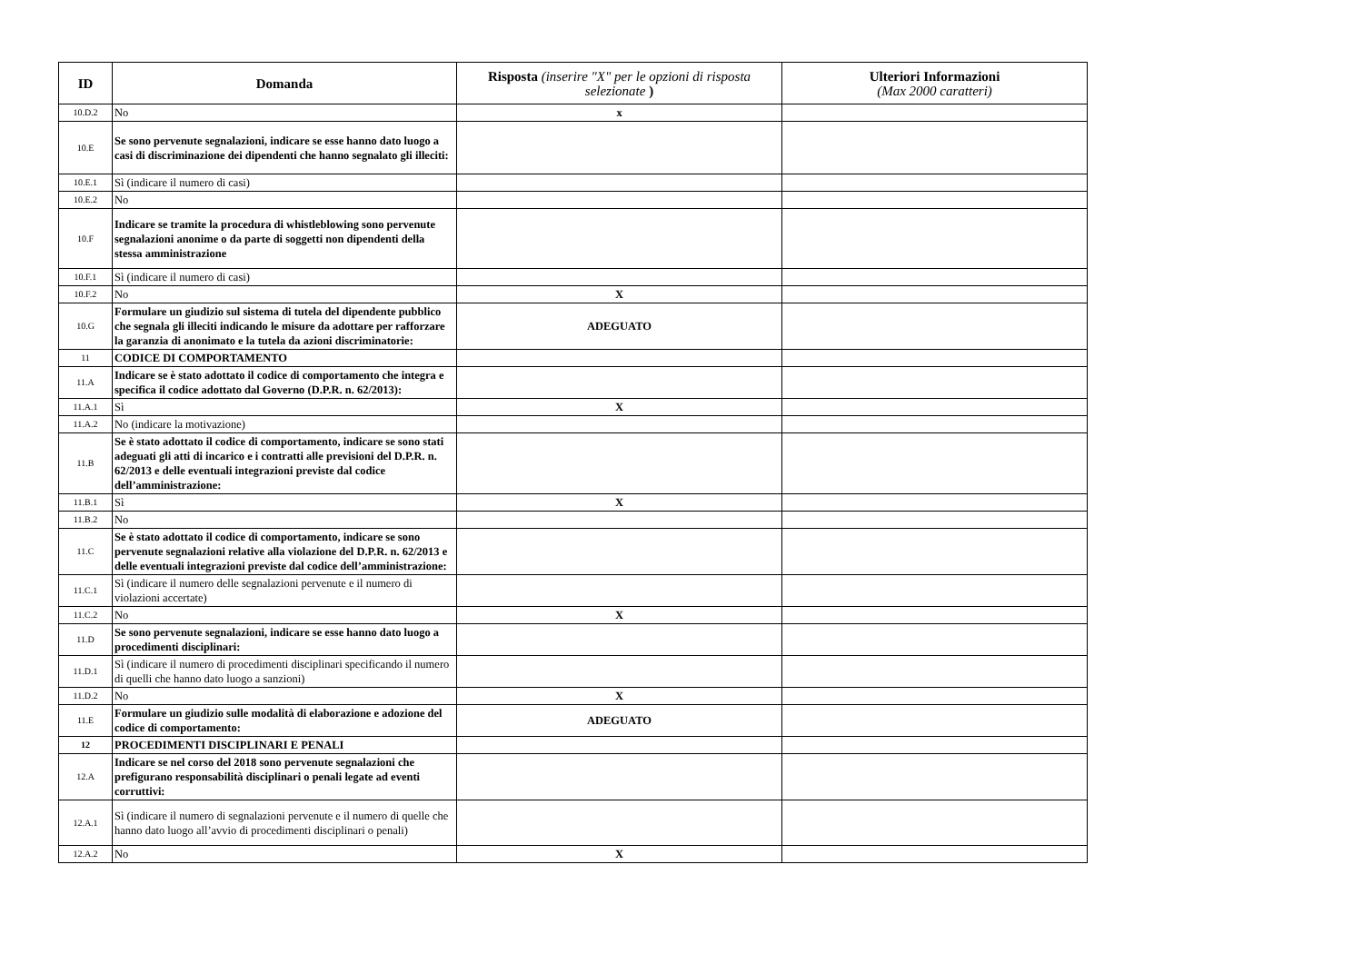| ID | Domanda | Risposta (inserire "X" per le opzioni di risposta selezionate ) | Ulteriori Informazioni (Max 2000 caratteri) |
| --- | --- | --- | --- |
| 10.D.2 | No | x | |
| 10.E | Se sono pervenute segnalazioni, indicare se esse hanno dato luogo a casi di discriminazione dei dipendenti che hanno segnalato gli illeciti: | | |
| 10.E.1 | Sì (indicare il numero di casi) | | |
| 10.E.2 | No | | |
| 10.F | Indicare se tramite la procedura di whistleblowing sono pervenute segnalazioni anonime o da parte di soggetti non dipendenti della stessa amministrazione | | |
| 10.F.1 | Sì (indicare il numero di casi) | | |
| 10.F.2 | No | X | |
| 10.G | Formulare un giudizio sul sistema di tutela del dipendente pubblico che segnala gli illeciti indicando le misure da adottare per rafforzare la garanzia di anonimato e la tutela da azioni discriminatorie: | ADEGUATO | |
| 11 | CODICE DI COMPORTAMENTO | | |
| 11.A | Indicare se è stato adottato il codice di comportamento che integra e specifica il codice adottato dal Governo (D.P.R. n. 62/2013): | | |
| 11.A.1 | Sì | X | |
| 11.A.2 | No (indicare la motivazione) | | |
| 11.B | Se è stato adottato il codice di comportamento, indicare se sono stati adeguati gli atti di incarico e i contratti alle previsioni del D.P.R. n. 62/2013 e delle eventuali integrazioni previste dal codice dell’amministrazione: | | |
| 11.B.1 | Sì | X | |
| 11.B.2 | No | | |
| 11.C | Se è stato adottato il codice di comportamento, indicare se sono pervenute segnalazioni relative alla violazione del D.P.R. n. 62/2013 e delle eventuali integrazioni previste dal codice dell’amministrazione: | | |
| 11.C.1 | Sì (indicare il numero delle segnalazioni pervenute e il numero di violazioni accertate) | | |
| 11.C.2 | No | X | |
| 11.D | Se sono pervenute segnalazioni, indicare se esse hanno dato luogo a procedimenti disciplinari: | | |
| 11.D.1 | Sì (indicare il numero di procedimenti disciplinari specificando il numero di quelli che hanno dato luogo a sanzioni) | | |
| 11.D.2 | No | X | |
| 11.E | Formulare un giudizio sulle modalità di elaborazione e adozione del codice di comportamento: | ADEGUATO | |
| 12 | PROCEDIMENTI DISCIPLINARI E PENALI | | |
| 12.A | Indicare se nel corso del 2018 sono pervenute segnalazioni che prefigurano responsabilità disciplinari o penali legate ad eventi corruttivi: | | |
| 12.A.1 | Sì (indicare il numero di segnalazioni pervenute e il numero di quelle che hanno dato luogo all’avvio di procedimenti disciplinari o penali) | | |
| 12.A.2 | No | X | |